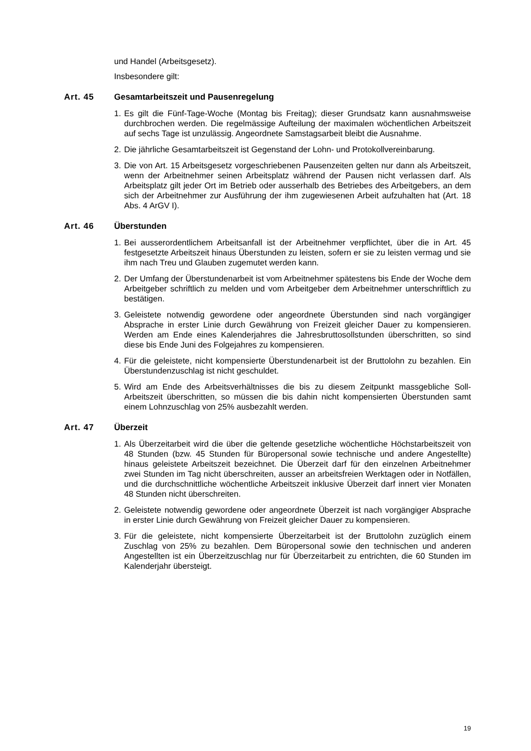und Handel (Arbeitsgesetz).
Insbesondere gilt:
Art. 45 Gesamtarbeitszeit und Pausenregelung
1. Es gilt die Fünf-Tage-Woche (Montag bis Freitag); dieser Grundsatz kann ausnahmsweise durchbrochen werden. Die regelmässige Aufteilung der maximalen wöchentlichen Arbeitszeit auf sechs Tage ist unzulässig. Angeordnete Samstagsarbeit bleibt die Ausnahme.
2. Die jährliche Gesamtarbeitszeit ist Gegenstand der Lohn- und Protokollvereinbarung.
3. Die von Art. 15 Arbeitsgesetz vorgeschriebenen Pausenzeiten gelten nur dann als Arbeitszeit, wenn der Arbeitnehmer seinen Arbeitsplatz während der Pausen nicht verlassen darf. Als Arbeitsplatz gilt jeder Ort im Betrieb oder ausserhalb des Betriebes des Arbeitgebers, an dem sich der Arbeitnehmer zur Ausführung der ihm zugewiesenen Arbeit aufzuhalten hat (Art. 18 Abs. 4 ArGV I).
Art. 46 Überstunden
1. Bei ausserordentlichem Arbeitsanfall ist der Arbeitnehmer verpflichtet, über die in Art. 45 festgesetzte Arbeitszeit hinaus Überstunden zu leisten, sofern er sie zu leisten vermag und sie ihm nach Treu und Glauben zugemutet werden kann.
2. Der Umfang der Überstundenarbeit ist vom Arbeitnehmer spätestens bis Ende der Woche dem Arbeitgeber schriftlich zu melden und vom Arbeitgeber dem Arbeitnehmer unterschriftlich zu bestätigen.
3. Geleistete notwendig gewordene oder angeordnete Überstunden sind nach vorgängiger Absprache in erster Linie durch Gewährung von Freizeit gleicher Dauer zu kompensieren. Werden am Ende eines Kalenderjahres die Jahresbruttosollstunden überschritten, so sind diese bis Ende Juni des Folgejahres zu kompensieren.
4. Für die geleistete, nicht kompensierte Überstundenarbeit ist der Bruttolohn zu bezahlen. Ein Überstundenzuschlag ist nicht geschuldet.
5. Wird am Ende des Arbeitsverhältnisses die bis zu diesem Zeitpunkt massgebliche Soll-Arbeitszeit überschritten, so müssen die bis dahin nicht kompensierten Überstunden samt einem Lohnzuschlag von 25% ausbezahlt werden.
Art. 47 Überzeit
1. Als Überzeitarbeit wird die über die geltende gesetzliche wöchentliche Höchstarbeitszeit von 48 Stunden (bzw. 45 Stunden für Büropersonal sowie technische und andere Angestellte) hinaus geleistete Arbeitszeit bezeichnet. Die Überzeit darf für den einzelnen Arbeitnehmer zwei Stunden im Tag nicht überschreiten, ausser an arbeitsfreien Werktagen oder in Notfällen, und die durchschnittliche wöchentliche Arbeitszeit inklusive Überzeit darf innert vier Monaten 48 Stunden nicht überschreiten.
2. Geleistete notwendig gewordene oder angeordnete Überzeit ist nach vorgängiger Absprache in erster Linie durch Gewährung von Freizeit gleicher Dauer zu kompensieren.
3. Für die geleistete, nicht kompensierte Überzeitarbeit ist der Bruttolohn zuzüglich einem Zuschlag von 25% zu bezahlen. Dem Büropersonal sowie den technischen und anderen Angestellten ist ein Überzeitzuschlag nur für Überzeitarbeit zu entrichten, die 60 Stunden im Kalenderjahr übersteigt.
19